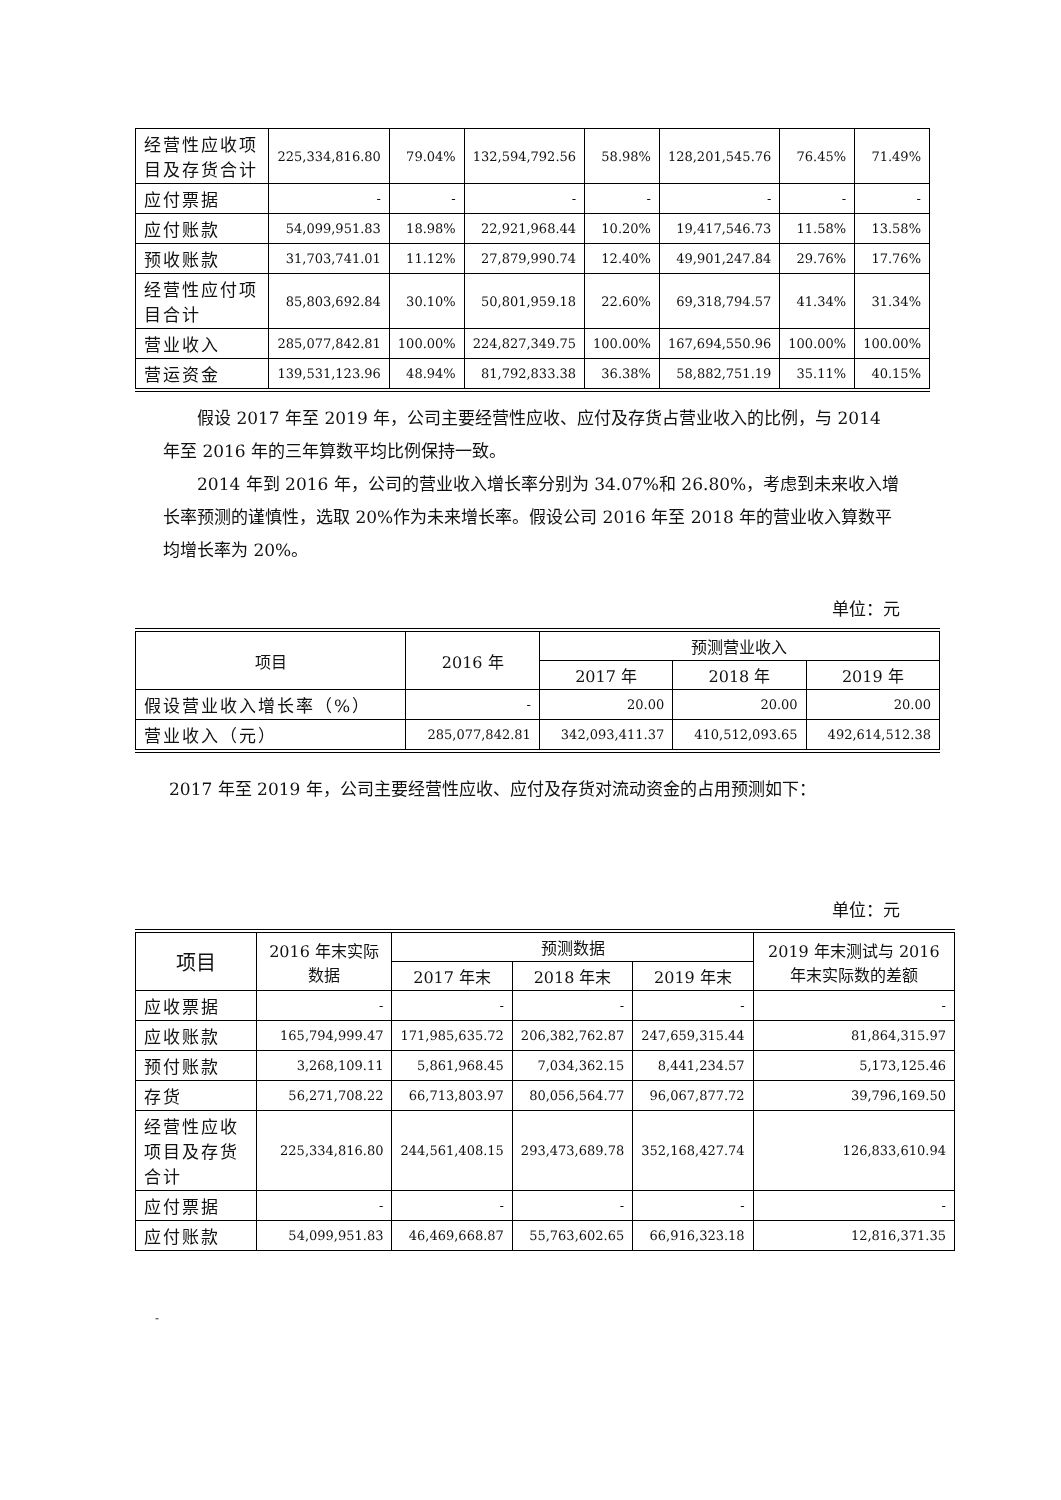| 经营性应收项目及存货合计 | 225,334,816.80 | 79.04% | 132,594,792.56 | 58.98% | 128,201,545.76 | 76.45% | 71.49% |
| 应付票据 | - | - | - | - | - | - | - |
| 应付账款 | 54,099,951.83 | 18.98% | 22,921,968.44 | 10.20% | 19,417,546.73 | 11.58% | 13.58% |
| 预收账款 | 31,703,741.01 | 11.12% | 27,879,990.74 | 12.40% | 49,901,247.84 | 29.76% | 17.76% |
| 经营性应付项目合计 | 85,803,692.84 | 30.10% | 50,801,959.18 | 22.60% | 69,318,794.57 | 41.34% | 31.34% |
| 营业收入 | 285,077,842.81 | 100.00% | 224,827,349.75 | 100.00% | 167,694,550.96 | 100.00% | 100.00% |
| 营运资金 | 139,531,123.96 | 48.94% | 81,792,833.38 | 36.38% | 58,882,751.19 | 35.11% | 40.15% |
假设 2017 年至 2019 年，公司主要经营性应收、应付及存货占营业收入的比例，与 2014 年至 2016 年的三年算数平均比例保持一致。
2014 年到 2016 年，公司的营业收入增长率分别为 34.07%和 26.80%，考虑到未来收入增长率预测的谨慎性，选取 20%作为未来增长率。假设公司 2016 年至 2018 年的营业收入算数平均增长率为 20%。
单位：元
| 项目 | 2016 年 | 预测营业收入 | | |
| --- | --- | --- | --- | --- |
| | | 2017 年 | 2018 年 | 2019 年 |
| 假设营业收入增长率（%） | - | 20.00 | 20.00 | 20.00 |
| 营业收入（元） | 285,077,842.81 | 342,093,411.37 | 410,512,093.65 | 492,614,512.38 |
2017 年至 2019 年，公司主要经营性应收、应付及存货对流动资金的占用预测如下：
单位：元
| 项目 | 2016 年末实际数据 | 预测数据 | | | 2019 年末测试与 2016 年末实际数的差额 |
| --- | --- | --- | --- | --- | --- |
| | | 2017 年末 | 2018 年末 | 2019 年末 | |
| 应收票据 | - | - | - | - | - |
| 应收账款 | 165,794,999.47 | 171,985,635.72 | 206,382,762.87 | 247,659,315.44 | 81,864,315.97 |
| 预付账款 | 3,268,109.11 | 5,861,968.45 | 7,034,362.15 | 8,441,234.57 | 5,173,125.46 |
| 存货 | 56,271,708.22 | 66,713,803.97 | 80,056,564.77 | 96,067,877.72 | 39,796,169.50 |
| 经营性应收项目及存货合计 | 225,334,816.80 | 244,561,408.15 | 293,473,689.78 | 352,168,427.74 | 126,833,610.94 |
| 应付票据 | - | - | - | - | - |
| 应付账款 | 54,099,951.83 | 46,469,668.87 | 55,763,602.65 | 66,916,323.18 | 12,816,371.35 |
-